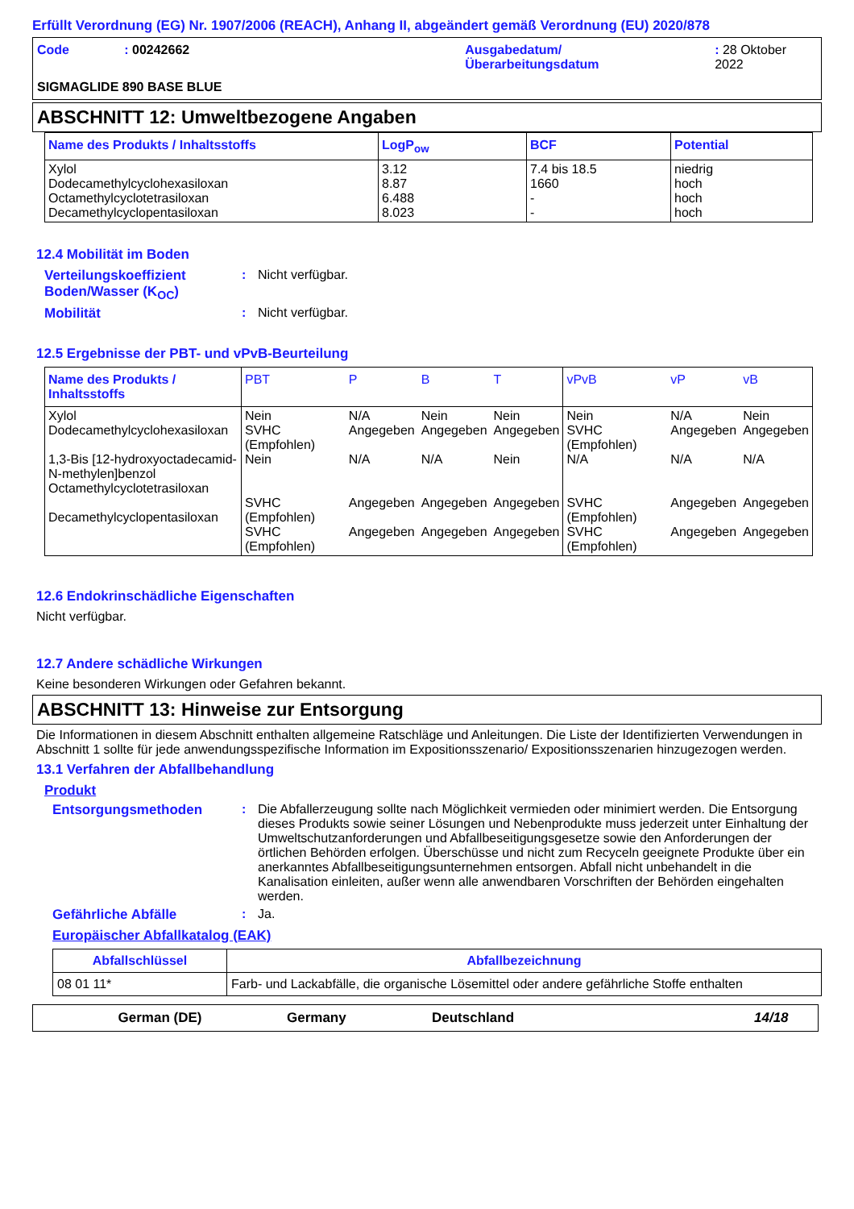Erfüllt Verordnung (EG) Nr. 1907/2006 (REACH), Anhang II, abgeändert gemäß Verordnung (EU) 2020/878
Code : 00242662 Ausgabedatum/
Überarbeitungsdatum
: 28 Oktober 2022
SIGMAGLIDE 890 BASE BLUE
ABSCHNITT 12: Umweltbezogene Angaben
| Name des Produkts / Inhaltsstoffs | LogP<sub>ow</sub> | BCF | Potential |
| --- | --- | --- | --- |
| Xylol Dodecamethylcyclohexasiloxan Octamethylcyclotetrasiloxan Decamethylcyclopentasiloxan | 3.12 8.87 6.488 8.023 | 7.4 bis 18.5 1660 - - | niedrig hoch hoch hoch |
12.4 Mobilität im Boden
Verteilungskoeffizient Boden/Wasser (K<sub>OC</sub>)
: Nicht verfügbar.
Mobilität : Nicht verfügbar.
12.5 Ergebnisse der PBT- und vPvB-Beurteilung
| Name des Produkts / Inhaltsstoffs | PBT | P | B | T | vPvB | vP | vB |
| --- | --- | --- | --- | --- | --- | --- | --- |
| Xylol Dodecamethylcyclohexasiloxan 1,3-Bis [12-hydroxyoctadecamid-N-methylen]benzol Octamethylcyclotetrasiloxan Decamethylcyclopentasiloxan | Nein SVHC (Empfohlen) Nein SVHC (Empfohlen) SVHC (Empfohlen) | N/A Angegeben N/A Angegeben Angegeben | Nein Angegeben N/A Angegeben Angegeben | Nein Angegeben Nein Angegeben Angegeben | Nein SVHC (Empfohlen) N/A SVHC (Empfohlen) SVHC (Empfohlen) | N/A Angegeben N/A Angegeben Angegeben | Nein Angegeben N/A Angegeben Angegeben |
12.6 Endokrinschädliche Eigenschaften
Nicht verfügbar.
12.7 Andere schädliche Wirkungen
Keine besonderen Wirkungen oder Gefahren bekannt.
ABSCHNITT 13: Hinweise zur Entsorgung
Die Informationen in diesem Abschnitt enthalten allgemeine Ratschläge und Anleitungen. Die Liste der Identifizierten Verwendungen in Abschnitt 1 sollte für jede anwendungsspezifische Information im Expositionsszenario/ Expositionsszenarien hinzugezogen werden.
13.1 Verfahren der Abfallbehandlung
Produkt
Entsorgungsmethoden : Die Abfallerzeugung sollte nach Möglichkeit vermieden oder minimiert werden. Die Entsorgung dieses Produkts sowie seiner Lösungen und Nebenprodukte muss jederzeit unter Einhaltung der Umweltschutzanforderungen und Abfallbeseitigungsgesetze sowie den Anforderungen der örtlichen Behörden erfolgen. Überschüsse und nicht zum Recyceln geeignete Produkte über ein anerkanntes Abfallbeseitigungsunternehmen entsorgen. Abfall nicht unbehandelt in die Kanalisation einleiten, außer wenn alle anwendbaren Vorschriften der Behörden eingehalten werden.
Gefährliche Abfälle : Ja.
Europäischer Abfallkatalog (EAK)
| Abfallschlüssel | Abfallbezeichnung |
| --- | --- |
| 08 01 11* | Farb- und Lackabfälle, die organische Lösemittel oder andere gefährliche Stoffe enthalten |
German (DE) Germany Deutschland 14/18